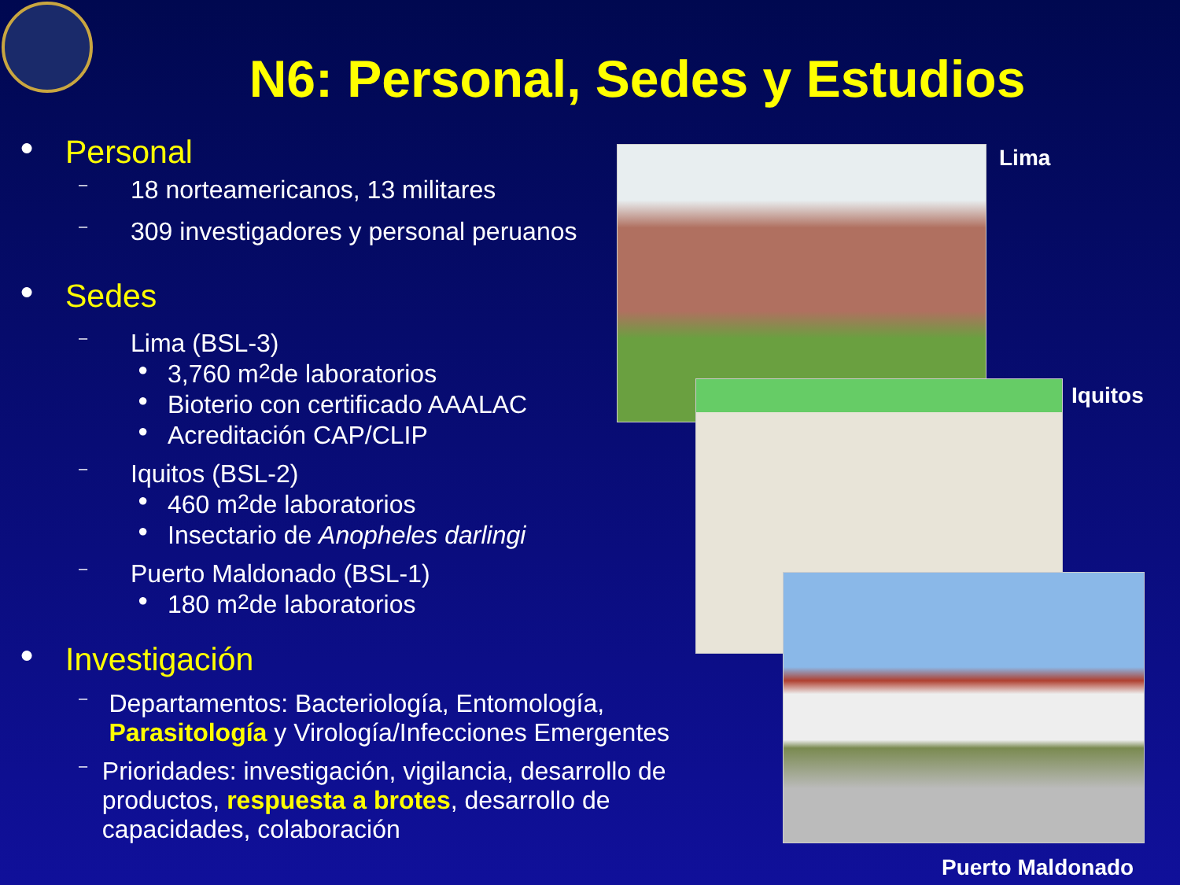N6: Personal, Sedes y Estudios
● Personal
– 18 norteamericanos, 13 militares
– 309 investigadores y personal peruanos
● Sedes
– Lima (BSL-3)
● 3,760 m<sup>2</sup> de laboratorios
● Bioterio con certificado AAALAC
● Acreditación CAP/CLIP
– Iquitos (BSL-2)
● 460 m<sup>2</sup> de laboratorios
● Insectario de Anopheles darlingi
– Puerto Maldonado (BSL-1)
● 180 m<sup>2</sup> de laboratorios
● Investigación
–
Departamentos: Bacteriología, Entomología, Parasitología y Virología/Infecciones Emergentes
–
Prioridades: investigación, vigilancia, desarrollo de productos, respuesta a brotes, desarrollo de capacidades, colaboración
Lima
Iquitos
Puerto Maldonado